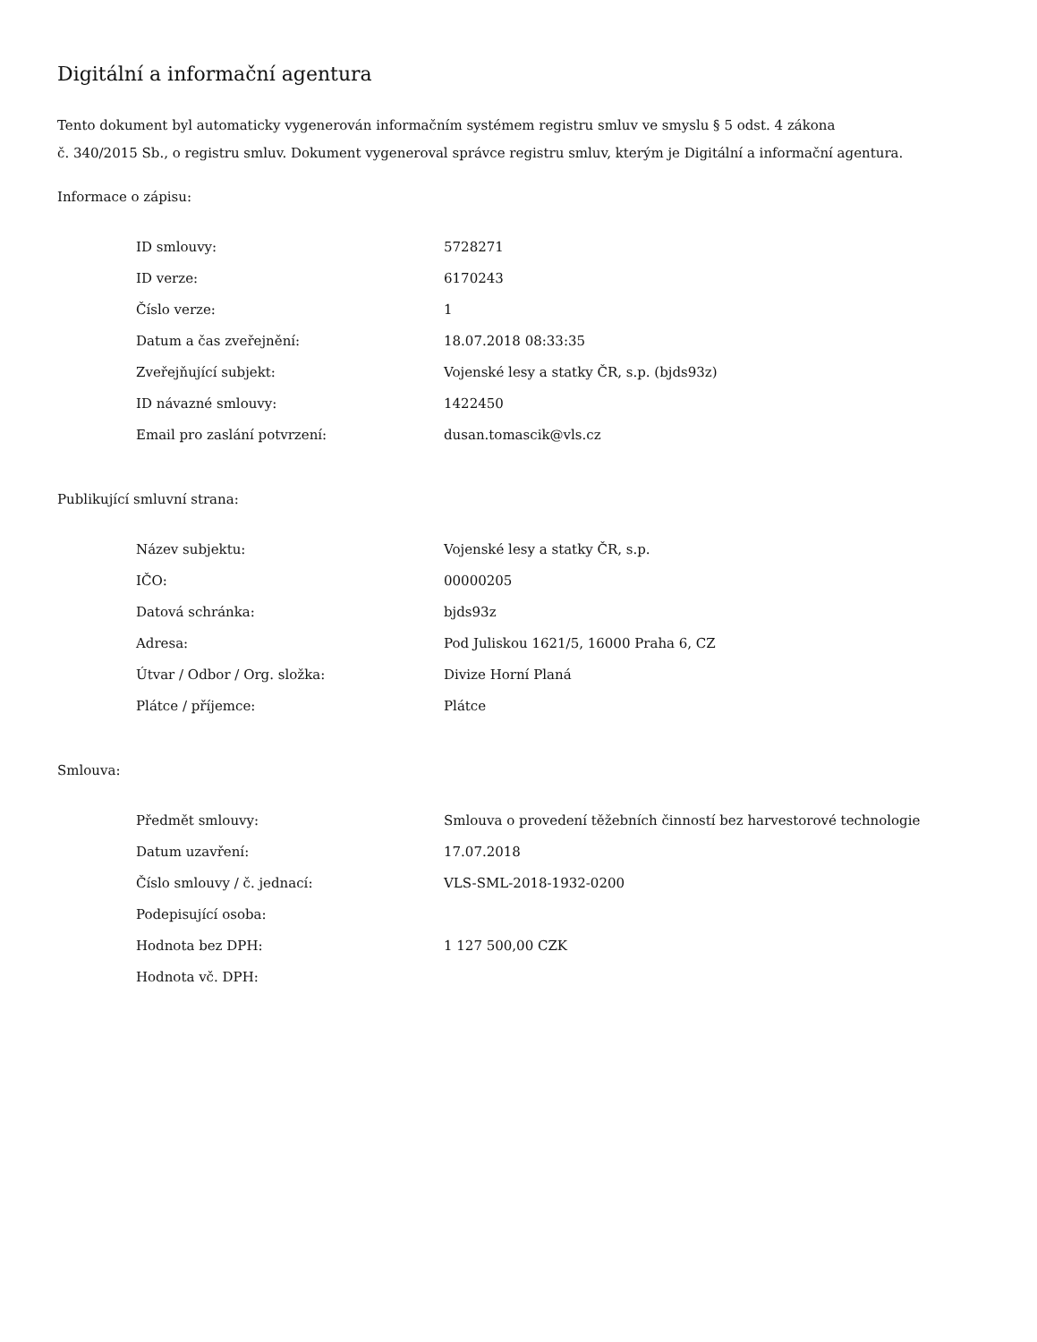Digitální a informační agentura
Tento dokument byl automaticky vygenerován informačním systémem registru smluv ve smyslu § 5 odst. 4 zákona
č. 340/2015 Sb., o registru smluv. Dokument vygeneroval správce registru smluv, kterým je Digitální a informační agentura.
Informace o zápisu:
| ID smlouvy: | 5728271 |
| ID verze: | 6170243 |
| Číslo verze: | 1 |
| Datum a čas zveřejnění: | 18.07.2018 08:33:35 |
| Zveřejňující subjekt: | Vojenské lesy a statky ČR, s.p. (bjds93z) |
| ID návazné smlouvy: | 1422450 |
| Email pro zaslání potvrzení: | dusan.tomascik@vls.cz |
Publikující smluvní strana:
| Název subjektu: | Vojenské lesy a statky ČR, s.p. |
| IČO: | 00000205 |
| Datová schránka: | bjds93z |
| Adresa: | Pod Juliskou 1621/5, 16000 Praha 6, CZ |
| Útvar / Odbor / Org. složka: | Divize Horní Planá |
| Plátce / příjemce: | Plátce |
Smlouva:
| Předmět smlouvy: | Smlouva o provedení těžebních činností bez harvestorové technologie |
| Datum uzavření: | 17.07.2018 |
| Číslo smlouvy / č. jednací: | VLS-SML-2018-1932-0200 |
| Podepisující osoba: | |
| Hodnota bez DPH: | 1 127 500,00 CZK |
| Hodnota vč. DPH: | |